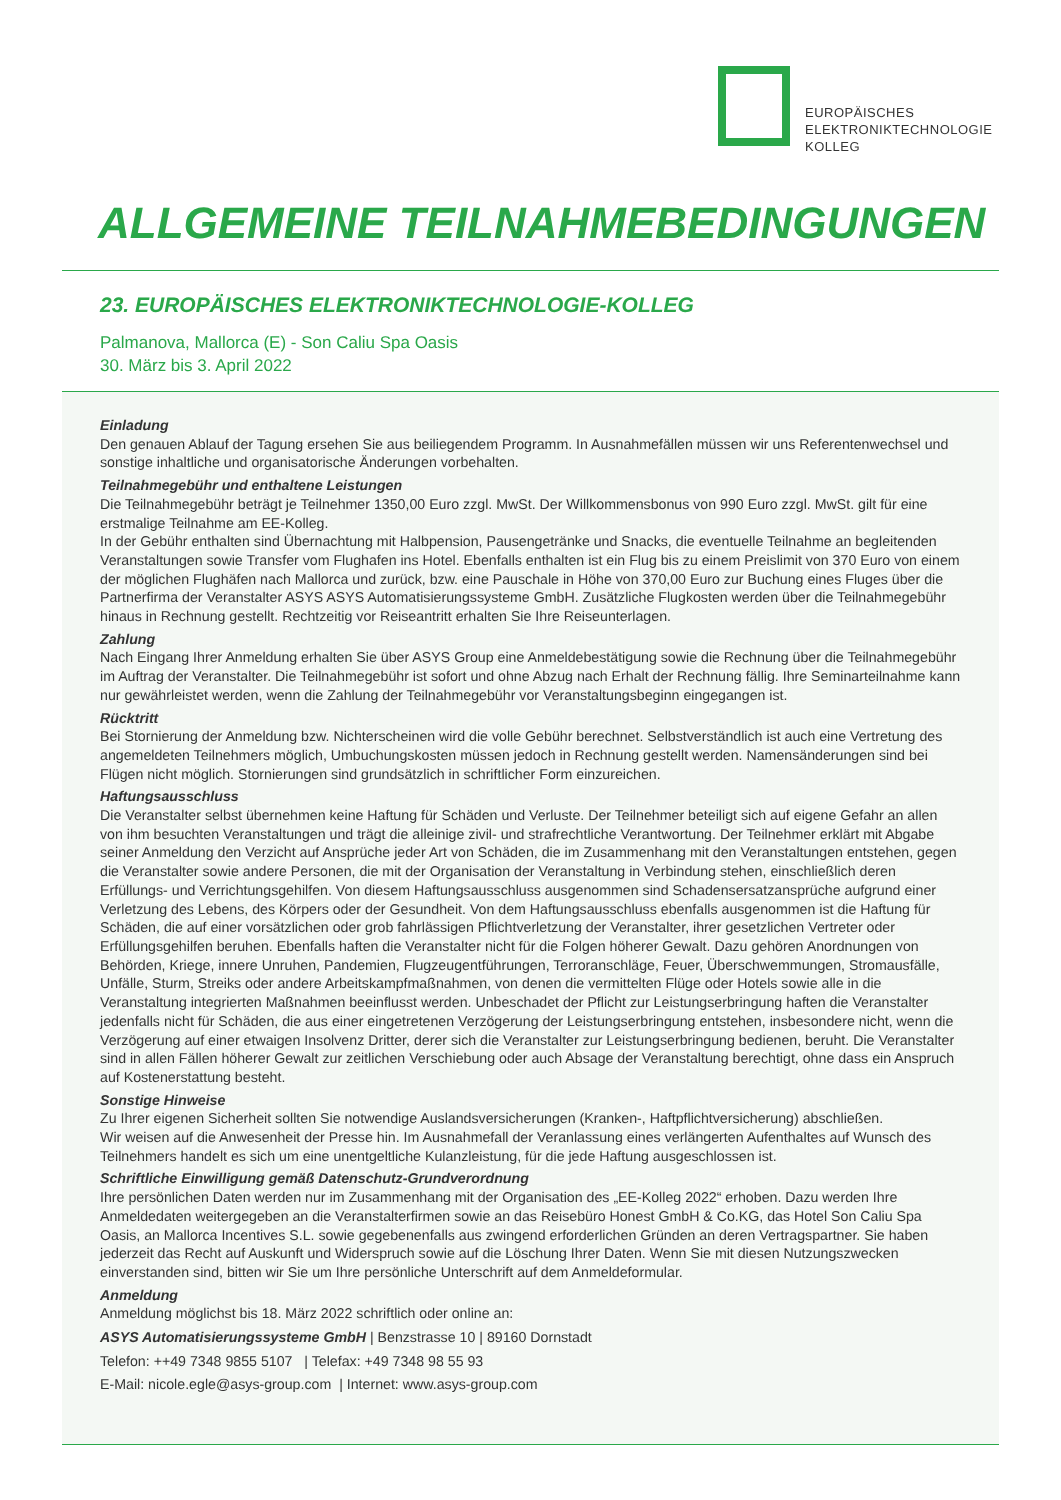EUROPÄISCHES
ELEKTRONIKTECHNOLOGIE
KOLLEG
ALLGEMEINE TEILNAHMEBEDINGUNGEN
23. EUROPÄISCHES ELEKTRONIKTECHNOLOGIE-KOLLEG
Palmanova, Mallorca (E) - Son Caliu Spa Oasis
30. März bis 3. April 2022
Einladung
Den genauen Ablauf der Tagung ersehen Sie aus beiliegendem Programm. In Ausnahmefällen müssen wir uns Referentenwechsel und sonstige inhaltliche und organisatorische Änderungen vorbehalten.
Teilnahmegebühr und enthaltene Leistungen
Die Teilnahmegebühr beträgt je Teilnehmer 1350,00 Euro zzgl. MwSt. Der Willkommensbonus von 990 Euro zzgl. MwSt. gilt für eine erstmalige Teilnahme am EE-Kolleg.
In der Gebühr enthalten sind Übernachtung mit Halbpension, Pausengetränke und Snacks, die eventuelle Teilnahme an begleitenden Veranstaltungen sowie Transfer vom Flughafen ins Hotel. Ebenfalls enthalten ist ein Flug bis zu einem Preislimit von 370 Euro von einem der möglichen Flughäfen nach Mallorca und zurück, bzw. eine Pauschale in Höhe von 370,00 Euro zur Buchung eines Fluges über die Partnerfirma der Veranstalter ASYS ASYS Automatisierungssysteme GmbH. Zusätzliche Flugkosten werden über die Teilnahmegebühr hinaus in Rechnung gestellt. Rechtzeitig vor Reiseantritt erhalten Sie Ihre Reiseunterlagen.
Zahlung
Nach Eingang Ihrer Anmeldung erhalten Sie über ASYS Group eine Anmeldebestätigung sowie die Rechnung über die Teilnahmegebühr im Auftrag der Veranstalter. Die Teilnahmegebühr ist sofort und ohne Abzug nach Erhalt der Rechnung fällig. Ihre Seminarteilnahme kann nur gewährleistet werden, wenn die Zahlung der Teilnahmegebühr vor Veranstaltungsbeginn eingegangen ist.
Rücktritt
Bei Stornierung der Anmeldung bzw. Nichterscheinen wird die volle Gebühr berechnet. Selbstverständlich ist auch eine Vertretung des angemeldeten Teilnehmers möglich, Umbuchungskosten müssen jedoch in Rechnung gestellt werden. Namensänderungen sind bei Flügen nicht möglich. Stornierungen sind grundsätzlich in schriftlicher Form einzureichen.
Haftungsausschluss
Die Veranstalter selbst übernehmen keine Haftung für Schäden und Verluste. Der Teilnehmer beteiligt sich auf eigene Gefahr an allen von ihm besuchten Veranstaltungen und trägt die alleinige zivil- und strafrechtliche Verantwortung. Der Teilnehmer erklärt mit Abgabe seiner Anmeldung den Verzicht auf Ansprüche jeder Art von Schäden, die im Zusammenhang mit den Veranstaltungen entstehen, gegen die Veranstalter sowie andere Personen, die mit der Organisation der Veranstaltung in Verbindung stehen, einschließlich deren Erfüllungs- und Verrichtungsgehilfen. Von diesem Haftungsausschluss ausgenommen sind Schadensersatzansprüche aufgrund einer Verletzung des Lebens, des Körpers oder der Gesundheit. Von dem Haftungsausschluss ebenfalls ausgenommen ist die Haftung für Schäden, die auf einer vorsätzlichen oder grob fahrlässigen Pflichtverletzung der Veranstalter, ihrer gesetzlichen Vertreter oder Erfüllungsgehilfen beruhen. Ebenfalls haften die Veranstalter nicht für die Folgen höherer Gewalt. Dazu gehören Anordnungen von Behörden, Kriege, innere Unruhen, Pandemien, Flugzeugentführungen, Terroranschläge, Feuer, Überschwemmungen, Stromausfälle, Unfälle, Sturm, Streiks oder andere Arbeitskampfmaßnahmen, von denen die vermittelten Flüge oder Hotels sowie alle in die Veranstaltung integrierten Maßnahmen beeinflusst werden. Unbeschadet der Pflicht zur Leistungserbringung haften die Veranstalter jedenfalls nicht für Schäden, die aus einer eingetretenen Verzögerung der Leistungserbringung entstehen, insbesondere nicht, wenn die Verzögerung auf einer etwaigen Insolvenz Dritter, derer sich die Veranstalter zur Leistungserbringung bedienen, beruht. Die Veranstalter sind in allen Fällen höherer Gewalt zur zeitlichen Verschiebung oder auch Absage der Veranstaltung berechtigt, ohne dass ein Anspruch auf Kostenerstattung besteht.
Sonstige Hinweise
Zu Ihrer eigenen Sicherheit sollten Sie notwendige Auslandsversicherungen (Kranken-, Haftpflichtversicherung) abschließen.
Wir weisen auf die Anwesenheit der Presse hin. Im Ausnahmefall der Veranlassung eines verlängerten Aufenthaltes auf Wunsch des Teilnehmers handelt es sich um eine unentgeltliche Kulanzleistung, für die jede Haftung ausgeschlossen ist.
Schriftliche Einwilligung gemäß Datenschutz-Grundverordnung
Ihre persönlichen Daten werden nur im Zusammenhang mit der Organisation des „EE-Kolleg 2022“ erhoben. Dazu werden Ihre Anmeldedaten weitergegeben an die Veranstalterfirmen sowie an das Reisebüro Honest GmbH & Co.KG, das Hotel Son Caliu Spa Oasis, an Mallorca Incentives S.L. sowie gegebenenfalls aus zwingend erforderlichen Gründen an deren Vertragspartner. Sie haben jederzeit das Recht auf Auskunft und Widerspruch sowie auf die Löschung Ihrer Daten. Wenn Sie mit diesen Nutzungszwecken einverstanden sind, bitten wir Sie um Ihre persönliche Unterschrift auf dem Anmeldeformular.
Anmeldung
Anmeldung möglichst bis 18. März 2022 schriftlich oder online an:
ASYS Automatisierungssysteme GmbH | Benzstrasse 10 | 89160 Dornstadt
Telefon: ++49 7348 9855 5107 | Telefax: +49 7348 98 55 93
E-Mail: nicole.egle@asys-group.com | Internet: www.asys-group.com